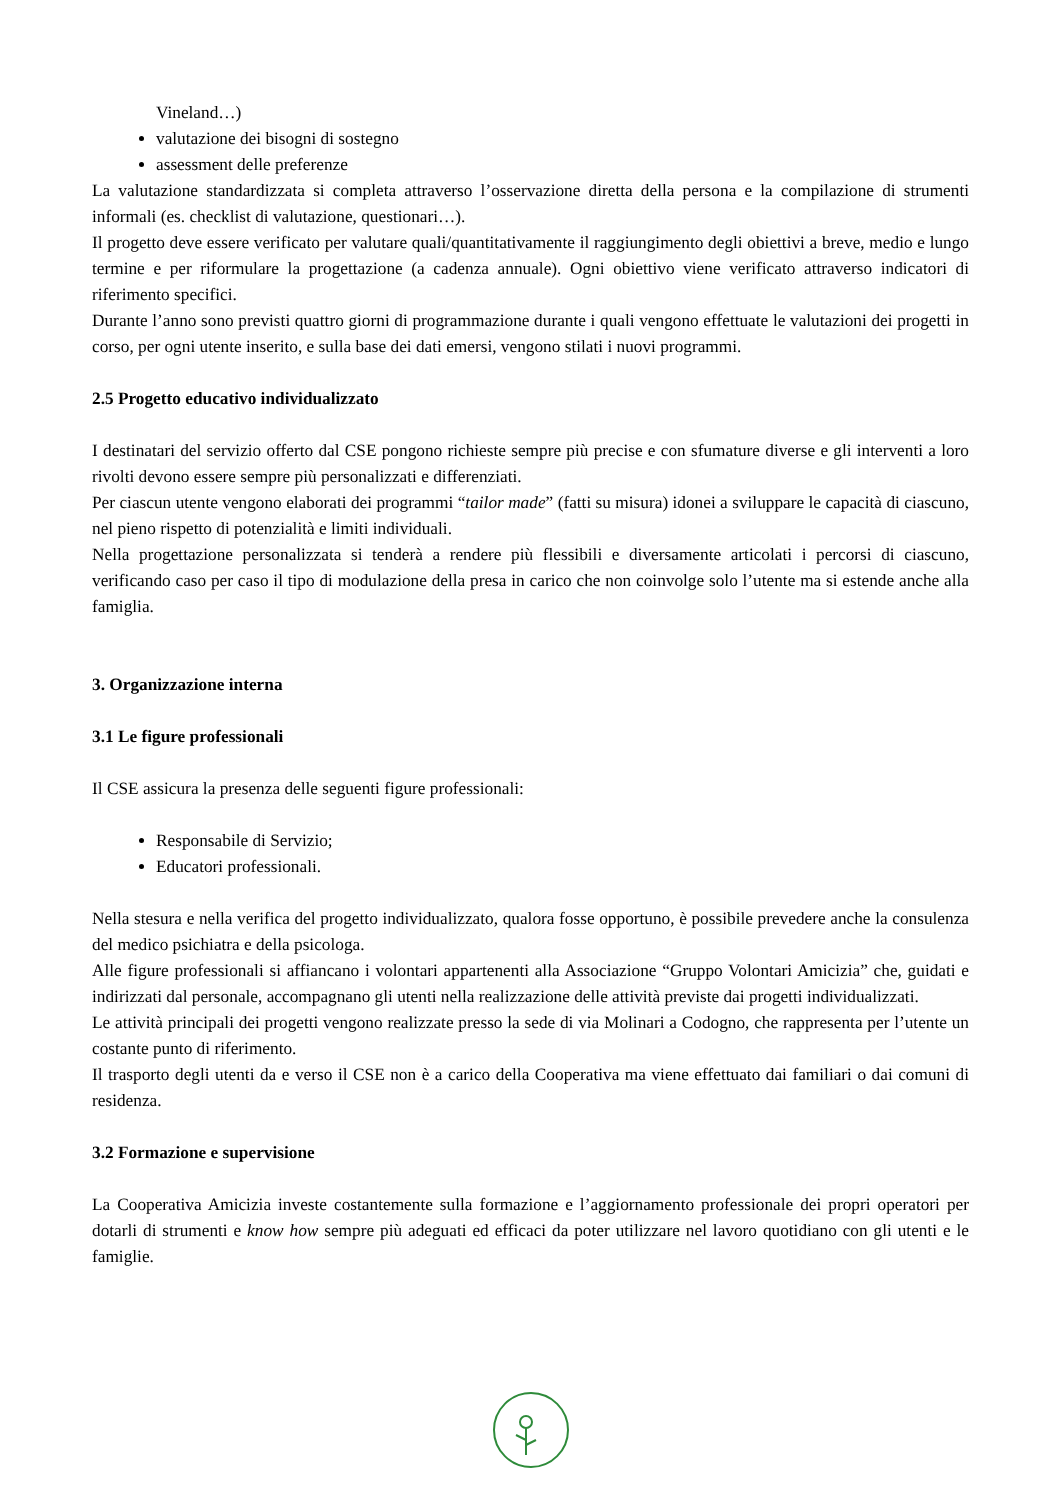Vineland…)
valutazione dei bisogni di sostegno
assessment delle preferenze
La valutazione standardizzata si completa attraverso l’osservazione diretta della persona e la compilazione di strumenti informali (es. checklist di valutazione, questionari…).
Il progetto deve essere verificato per valutare quali/quantitativamente il raggiungimento degli obiettivi a breve, medio e lungo termine e per riformulare la progettazione (a cadenza annuale). Ogni obiettivo viene verificato attraverso indicatori di riferimento specifici.
Durante l’anno sono previsti quattro giorni di programmazione durante i quali vengono effettuate le valutazioni dei progetti in corso, per ogni utente inserito, e sulla base dei dati emersi, vengono stilati i nuovi programmi.
2.5 Progetto educativo individualizzato
I destinatari del servizio offerto dal CSE pongono richieste sempre più precise e con sfumature diverse e gli interventi a loro rivolti devono essere sempre più personalizzati e differenziati.
Per ciascun utente vengono elaborati dei programmi “tailor made” (fatti su misura) idonei a sviluppare le capacità di ciascuno, nel pieno rispetto di potenzialità e limiti individuali.
Nella progettazione personalizzata si tenderà a rendere più flessibili e diversamente articolati i percorsi di ciascuno, verificando caso per caso il tipo di modulazione della presa in carico che non coinvolge solo l’utente ma si estende anche alla famiglia.
3. Organizzazione interna
3.1 Le figure professionali
Il CSE assicura la presenza delle seguenti figure professionali:
Responsabile di Servizio;
Educatori professionali.
Nella stesura e nella verifica del progetto individualizzato, qualora fosse opportuno, è possibile prevedere anche la consulenza del medico psichiatra e della psicologa.
Alle figure professionali si affiancano i volontari appartenenti alla Associazione “Gruppo Volontari Amicizia” che, guidati e indirizzati dal personale, accompagnano gli utenti nella realizzazione delle attività previste dai progetti individualizzati.
Le attività principali dei progetti vengono realizzate presso la sede di via Molinari a Codogno, che rappresenta per l’utente un costante punto di riferimento.
Il trasporto degli utenti da e verso il CSE non è a carico della Cooperativa ma viene effettuato dai familiari o dai comuni di residenza.
3.2 Formazione e supervisione
La Cooperativa Amicizia investe costantemente sulla formazione e l’aggiornamento professionale dei propri operatori per dotarli di strumenti e know how sempre più adeguati ed efficaci da poter utilizzare nel lavoro quotidiano con gli utenti e le famiglie.